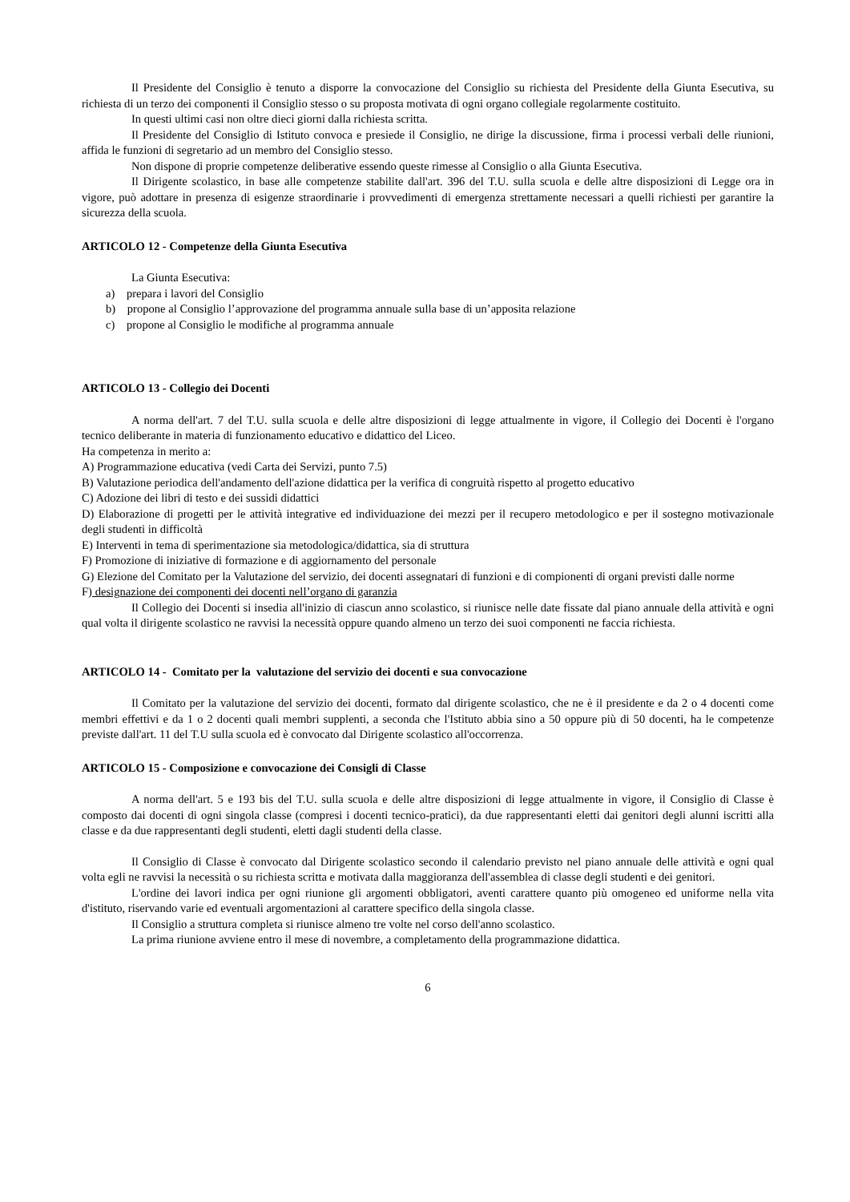Il Presidente del Consiglio è tenuto a disporre la convocazione del Consiglio su richiesta del Presidente della Giunta Esecutiva, su richiesta di un terzo dei componenti il Consiglio stesso o su proposta motivata di ogni organo collegiale regolarmente costituito.
In questi ultimi casi non oltre dieci giorni dalla richiesta scritta.
Il Presidente del Consiglio di Istituto convoca e presiede il Consiglio, ne dirige la discussione, firma i processi verbali delle riunioni, affida le funzioni di segretario ad un membro del Consiglio stesso.
Non dispone di proprie competenze deliberative essendo queste rimesse al Consiglio o alla Giunta Esecutiva.
Il Dirigente scolastico, in base alle competenze stabilite dall'art. 396 del T.U. sulla scuola e delle altre disposizioni di Legge ora in vigore, può adottare in presenza di esigenze straordinarie i provvedimenti di emergenza strettamente necessari a quelli richiesti per garantire la sicurezza della scuola.
ARTICOLO 12 - Competenze della Giunta Esecutiva
La Giunta Esecutiva:
a) prepara i lavori del Consiglio
b) propone al Consiglio l’approvazione del programma annuale sulla base di un’apposita relazione
c) propone al Consiglio le modifiche al programma annuale
ARTICOLO 13 - Collegio dei Docenti
A norma dell'art. 7 del T.U. sulla scuola e delle altre disposizioni di legge attualmente in vigore, il Collegio dei Docenti è l'organo tecnico deliberante in materia di funzionamento educativo e didattico del Liceo.
Ha competenza in merito a:
A) Programmazione educativa (vedi Carta dei Servizi, punto 7.5)
B) Valutazione periodica dell'andamento dell'azione didattica per la verifica di congruità rispetto al progetto educativo
C) Adozione dei libri di testo e dei sussidi didattici
D) Elaborazione di progetti per le attività integrative ed individuazione dei mezzi per il recupero metodologico e per il sostegno motivazionale degli studenti in difficoltà
E) Interventi in tema di sperimentazione sia metodologica/didattica, sia di struttura
F) Promozione di iniziative di formazione e di aggiornamento del personale
G) Elezione del Comitato per la Valutazione del servizio, dei docenti assegnatari di funzioni e di compionenti di organi previsti dalle norme
F) designazione dei componenti dei docenti nell’organo di garanzia
Il Collegio dei Docenti si insedia all'inizio di ciascun anno scolastico, si riunisce nelle date fissate dal piano annuale della attività e ogni qual volta il dirigente scolastico ne ravvisi la necessità oppure quando almeno un terzo dei suoi componenti ne faccia richiesta.
ARTICOLO 14 - Comitato per la valutazione del servizio dei docenti e sua convocazione
Il Comitato per la valutazione del servizio dei docenti, formato dal dirigente scolastico, che ne è il presidente e da 2 o 4 docenti come membri effettivi e da 1 o 2 docenti quali membri supplenti, a seconda che l'Istituto abbia sino a 50 oppure più di 50 docenti, ha le competenze previste dall'art. 11 del T.U sulla scuola ed è convocato dal Dirigente scolastico all'occorrenza.
ARTICOLO 15 - Composizione e convocazione dei Consigli di Classe
A norma dell'art. 5 e 193 bis del T.U. sulla scuola e delle altre disposizioni di legge attualmente in vigore, il Consiglio di Classe è composto dai docenti di ogni singola classe (compresi i docenti tecnico-pratici), da due rappresentanti eletti dai genitori degli alunni iscritti alla classe e da due rappresentanti degli studenti, eletti dagli studenti della classe.
Il Consiglio di Classe è convocato dal Dirigente scolastico secondo il calendario previsto nel piano annuale delle attività e ogni qual volta egli ne ravvisi la necessità o su richiesta scritta e motivata dalla maggioranza dell'assemblea di classe degli studenti e dei genitori.
L'ordine dei lavori indica per ogni riunione gli argomenti obbligatori, aventi carattere quanto più omogeneo ed uniforme nella vita d'istituto, riservando varie ed eventuali argomentazioni al carattere specifico della singola classe.
Il Consiglio a struttura completa si riunisce almeno tre volte nel corso dell'anno scolastico.
La prima riunione avviene entro il mese di novembre, a completamento della programmazione didattica.
6